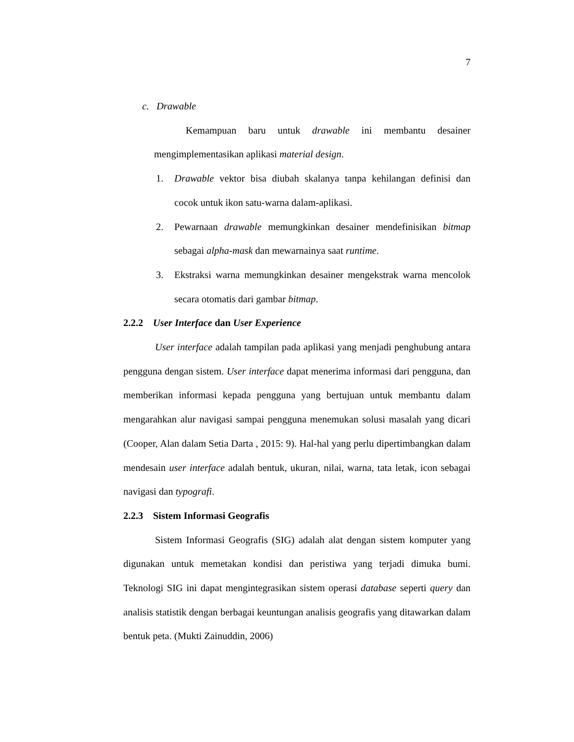7
c. Drawable
Kemampuan baru untuk drawable ini membantu desainer mengimplementasikan aplikasi material design.
1. Drawable vektor bisa diubah skalanya tanpa kehilangan definisi dan cocok untuk ikon satu-warna dalam-aplikasi.
2. Pewarnaan drawable memungkinkan desainer mendefinisikan bitmap sebagai alpha-mask dan mewarnainya saat runtime.
3. Ekstraksi warna memungkinkan desainer mengekstrak warna mencolok secara otomatis dari gambar bitmap.
2.2.2 User Interface dan User Experience
User interface adalah tampilan pada aplikasi yang menjadi penghubung antara pengguna dengan sistem. User interface dapat menerima informasi dari pengguna, dan memberikan informasi kepada pengguna yang bertujuan untuk membantu dalam mengarahkan alur navigasi sampai pengguna menemukan solusi masalah yang dicari (Cooper, Alan dalam Setia Darta , 2015: 9). Hal-hal yang perlu dipertimbangkan dalam mendesain user interface adalah bentuk, ukuran, nilai, warna, tata letak, icon sebagai navigasi dan typografi.
2.2.3 Sistem Informasi Geografis
Sistem Informasi Geografis (SIG) adalah alat dengan sistem komputer yang digunakan untuk memetakan kondisi dan peristiwa yang terjadi dimuka bumi. Teknologi SIG ini dapat mengintegrasikan sistem operasi database seperti query dan analisis statistik dengan berbagai keuntungan analisis geografis yang ditawarkan dalam bentuk peta. (Mukti Zainuddin, 2006)